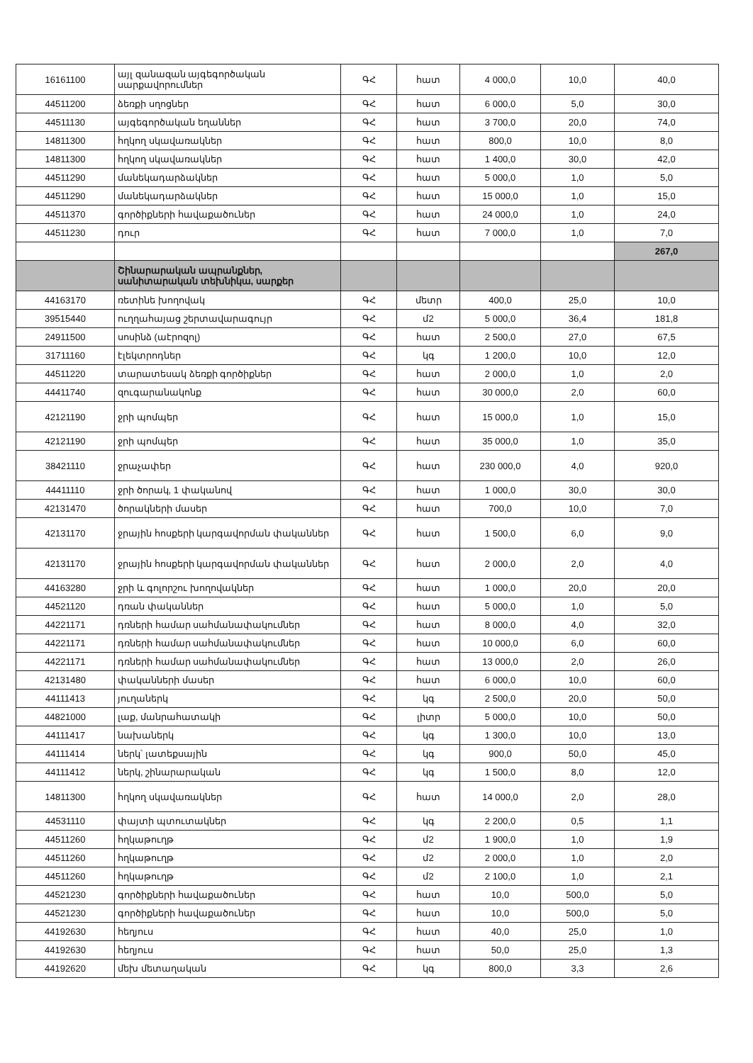| 16161100 | այլ զանազան այգեգործական սարքավորումներ | ԳՀ | հատ | 4 000,0 | 10,0 | 40,0 |
| 44511200 | ձեռքի սղոցներ | ԳՀ | հատ | 6 000,0 | 5,0 | 30,0 |
| 44511130 | այգեգործական եղաններ | ԳՀ | հատ | 3 700,0 | 20,0 | 74,0 |
| 14811300 | հղկող սկավառակներ | ԳՀ | հատ | 800,0 | 10,0 | 8,0 |
| 14811300 | հղկող սկավառակներ | ԳՀ | հատ | 1 400,0 | 30,0 | 42,0 |
| 44511290 | մանեկադարձակներ | ԳՀ | հատ | 5 000,0 | 1,0 | 5,0 |
| 44511290 | մանեկադարձակներ | ԳՀ | հատ | 15 000,0 | 1,0 | 15,0 |
| 44511370 | գործիքների հավաքածուներ | ԳՀ | հատ | 24 000,0 | 1,0 | 24,0 |
| 44511230 | դուր | ԳՀ | հատ | 7 000,0 | 1,0 | 7,0 |
| | | | | | | 267,0 |
| | Շինարարական ապրանքներ, սանիտարական տեխնիկա, սարքեր | | | | | |
| 44163170 | ռետինե խողովակ | ԳՀ | մետր | 400,0 | 25,0 | 10,0 |
| 39515440 | ուղղահայաց շերտավարագույր | ԳՀ | մ2 | 5 000,0 | 36,4 | 181,8 |
| 24911500 | սոսինձ (աէրոզոլ) | ԳՀ | հատ | 2 500,0 | 27,0 | 67,5 |
| 31711160 | էլեկտրոդներ | ԳՀ | կգ | 1 200,0 | 10,0 | 12,0 |
| 44511220 | տարատեսակ ձեռքի գործիքներ | ԳՀ | հատ | 2 000,0 | 1,0 | 2,0 |
| 44411740 | զուգարանակոնք | ԳՀ | հատ | 30 000,0 | 2,0 | 60,0 |
| 42121190 | ջրի պոմպեր | ԳՀ | հատ | 15 000,0 | 1,0 | 15,0 |
| 42121190 | ջրի պոմպեր | ԳՀ | հատ | 35 000,0 | 1,0 | 35,0 |
| 38421110 | ջրաչափեր | ԳՀ | հատ | 230 000,0 | 4,0 | 920,0 |
| 44411110 | ջրի ծորակ, 1 փականով | ԳՀ | հատ | 1 000,0 | 30,0 | 30,0 |
| 42131470 | ծորակների մասեր | ԳՀ | հատ | 700,0 | 10,0 | 7,0 |
| 42131170 | ջրային հոսքերի կարգավորման փականներ | ԳՀ | հատ | 1 500,0 | 6,0 | 9,0 |
| 42131170 | ջրային հոսքերի կարգավորման փականներ | ԳՀ | հատ | 2 000,0 | 2,0 | 4,0 |
| 44163280 | ջրի և գոլորշու խողովակներ | ԳՀ | հատ | 1 000,0 | 20,0 | 20,0 |
| 44521120 | դռան փականներ | ԳՀ | հատ | 5 000,0 | 1,0 | 5,0 |
| 44221171 | դռների համար սահմանափակումներ | ԳՀ | հատ | 8 000,0 | 4,0 | 32,0 |
| 44221171 | դռների համար սահմանափակումներ | ԳՀ | հատ | 10 000,0 | 6,0 | 60,0 |
| 44221171 | դռների համար սահմանափակումներ | ԳՀ | հատ | 13 000,0 | 2,0 | 26,0 |
| 42131480 | փականների մասեր | ԳՀ | հատ | 6 000,0 | 10,0 | 60,0 |
| 44111413 | յուղաներկ | ԳՀ | կգ | 2 500,0 | 20,0 | 50,0 |
| 44821000 | լաք, մանրահատակի | ԳՀ | լիտր | 5 000,0 | 10,0 | 50,0 |
| 44111417 | նախաներկ | ԳՀ | կգ | 1 300,0 | 10,0 | 13,0 |
| 44111414 | ներկ՝ լատեքսային | ԳՀ | կգ | 900,0 | 50,0 | 45,0 |
| 44111412 | ներկ, շինարարական | ԳՀ | կգ | 1 500,0 | 8,0 | 12,0 |
| 14811300 | հղկող սկավառակներ | ԳՀ | հատ | 14 000,0 | 2,0 | 28,0 |
| 44531110 | փայտի պտուտակներ | ԳՀ | կգ | 2 200,0 | 0,5 | 1,1 |
| 44511260 | հղկաթուղթ | ԳՀ | մ2 | 1 900,0 | 1,0 | 1,9 |
| 44511260 | հղկաթուղթ | ԳՀ | մ2 | 2 000,0 | 1,0 | 2,0 |
| 44511260 | հղկաթուղթ | ԳՀ | մ2 | 2 100,0 | 1,0 | 2,1 |
| 44521230 | գործիքների հավաքածուներ | ԳՀ | հատ | 10,0 | 500,0 | 5,0 |
| 44521230 | գործիքների հավաքածուներ | ԳՀ | հատ | 10,0 | 500,0 | 5,0 |
| 44192630 | հեղյուս | ԳՀ | հատ | 40,0 | 25,0 | 1,0 |
| 44192630 | հեղյուս | ԳՀ | հատ | 50,0 | 25,0 | 1,3 |
| 44192620 | մեխ մետաղական | ԳՀ | կգ | 800,0 | 3,3 | 2,6 |